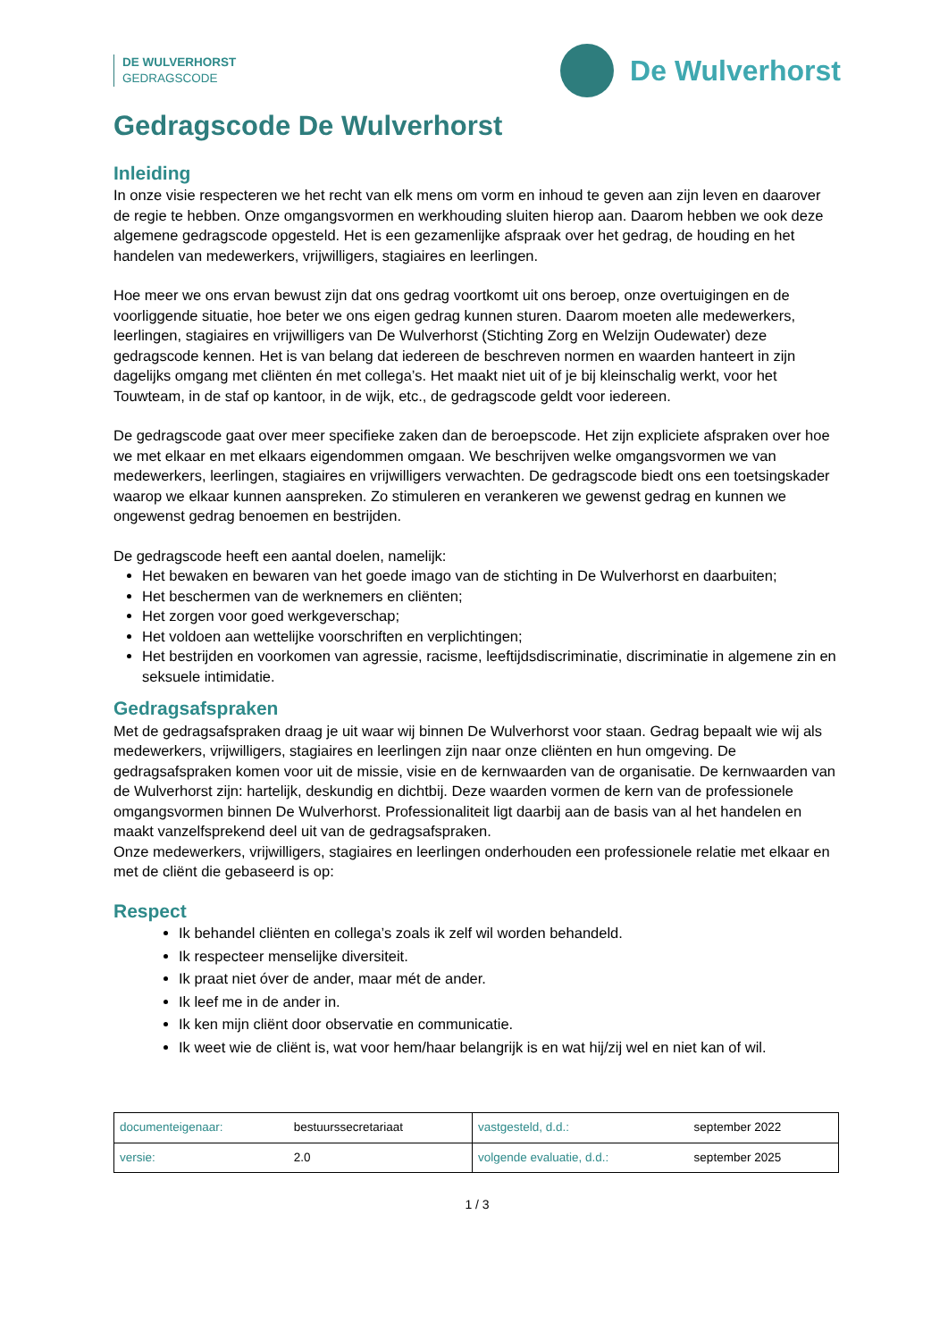DE WULVERHORST
GEDRAGSCODE
De Wulverhorst
Gedragscode De Wulverhorst
Inleiding
In onze visie respecteren we het recht van elk mens om vorm en inhoud te geven aan zijn leven en daarover de regie te hebben. Onze omgangsvormen en werkhouding sluiten hierop aan. Daarom hebben we ook deze algemene gedragscode opgesteld. Het is een gezamenlijke afspraak over het gedrag, de houding en het handelen van medewerkers, vrijwilligers, stagiaires en leerlingen.
Hoe meer we ons ervan bewust zijn dat ons gedrag voortkomt uit ons beroep, onze overtuigingen en de voorliggende situatie, hoe beter we ons eigen gedrag kunnen sturen. Daarom moeten alle medewerkers, leerlingen, stagiaires en vrijwilligers van De Wulverhorst (Stichting Zorg en Welzijn Oudewater) deze gedragscode kennen. Het is van belang dat iedereen de beschreven normen en waarden hanteert in zijn dagelijks omgang met cliënten én met collega’s. Het maakt niet uit of je bij kleinschalig werkt, voor het Touwteam, in de staf op kantoor, in de wijk, etc., de gedragscode geldt voor iedereen.
De gedragscode gaat over meer specifieke zaken dan de beroepscode. Het zijn expliciete afspraken over hoe we met elkaar en met elkaars eigendommen omgaan. We beschrijven welke omgangsvormen we van medewerkers, leerlingen, stagiaires en vrijwilligers verwachten. De gedragscode biedt ons een toetsingskader waarop we elkaar kunnen aanspreken. Zo stimuleren en verankeren we gewenst gedrag en kunnen we ongewenst gedrag benoemen en bestrijden.
De gedragscode heeft een aantal doelen, namelijk:
Het bewaken en bewaren van het goede imago van de stichting in De Wulverhorst en daarbuiten;
Het beschermen van de werknemers en cliënten;
Het zorgen voor goed werkgeverschap;
Het voldoen aan wettelijke voorschriften en verplichtingen;
Het bestrijden en voorkomen van agressie, racisme, leeftijdsdiscriminatie, discriminatie in algemene zin en seksuele intimidatie.
Gedragsafspraken
Met de gedragsafspraken draag je uit waar wij binnen De Wulverhorst voor staan. Gedrag bepaalt wie wij als medewerkers, vrijwilligers, stagiaires en leerlingen zijn naar onze cliënten en hun omgeving. De gedragsafspraken komen voor uit de missie, visie en de kernwaarden van de organisatie. De kernwaarden van de Wulverhorst zijn: hartelijk, deskundig en dichtbij. Deze waarden vormen de kern van de professionele omgangsvormen binnen De Wulverhorst. Professionaliteit ligt daarbij aan de basis van al het handelen en maakt vanzelfsprekend deel uit van de gedragsafspraken.
Onze medewerkers, vrijwilligers, stagiaires en leerlingen onderhouden een professionele relatie met elkaar en met de cliënt die gebaseerd is op:
Respect
Ik behandel cliënten en collega’s zoals ik zelf wil worden behandeld.
Ik respecteer menselijke diversiteit.
Ik praat niet óver de ander, maar mét de ander.
Ik leef me in de ander in.
Ik ken mijn cliënt door observatie en communicatie.
Ik weet wie de cliënt is, wat voor hem/haar belangrijk is en wat hij/zij wel en niet kan of wil.
| documenteigenaar: | bestuurssecretariaat | vastgesteld, d.d.: | september 2022 |
| versie: | 2.0 | volgende evaluatie, d.d.: | september 2025 |
1 / 3